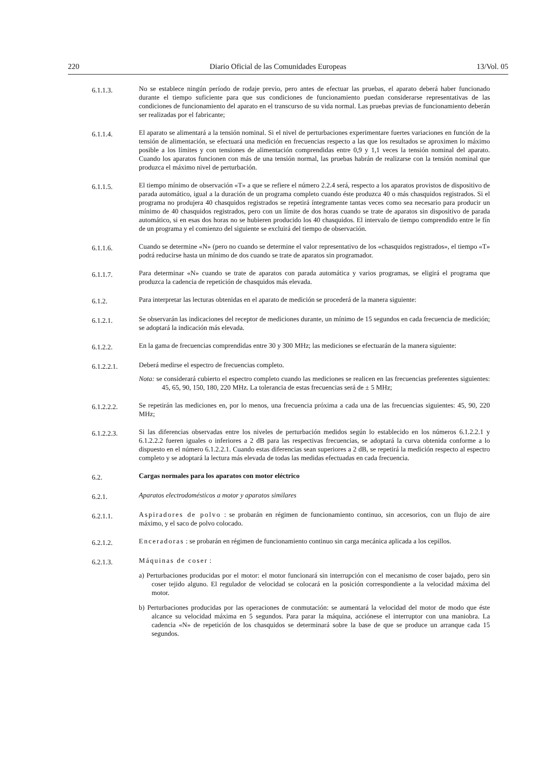220 Diario Oficial de las Comunidades Europeas 13/Vol. 05
6.1.1.3.
No se establece ningún período de rodaje previo, pero antes de efectuar las pruebas, el aparato deberá haber funcionado durante el tiempo suficiente para que sus condiciones de funcionamiento puedan considerarse representativas de las condiciones de funcionamiento del aparato en el transcurso de su vida normal. Las pruebas previas de funcionamiento deberán ser realizadas por el fabricante;
6.1.1.4.
El aparato se alimentará a la tensión nominal. Si el nivel de perturbaciones experimentare fuertes variaciones en función de la tensión de alimentación, se efectuará una medición en frecuencias respecto a las que los resultados se aproximen lo máximo posible a los límites y con tensiones de alimentación comprendidas entre 0,9 y 1,1 veces la tensión nominal del aparato. Cuando los aparatos funcionen con más de una tensión normal, las pruebas habrán de realizarse con la tensión nominal que produzca el máximo nivel de perturbación.
6.1.1.5.
El tiempo mínimo de observación «T» a que se refiere el número 2.2.4 será, respecto a los aparatos provistos de dispositivo de parada automático, igual a la duración de un programa completo cuando éste produzca 40 o más chasquidos registrados. Si el programa no produjera 40 chasquidos registrados se repetirá íntegramente tantas veces como sea necesario para producir un mínimo de 40 chasquidos registrados, pero con un límite de dos horas cuando se trate de aparatos sin dispositivo de parada automático, si en esas dos horas no se hubieren producido los 40 chasquidos. El intervalo de tiempo comprendido entre le fín de un programa y el comienzo del siguiente se excluirá del tiempo de observación.
6.1.1.6.
Cuando se determine «N» (pero no cuando se determine el valor representativo de los «chasquidos registrados», el tiempo «T» podrá reducirse hasta un mínimo de dos cuando se trate de aparatos sin programador.
6.1.1.7.
Para determinar «N» cuando se trate de aparatos con parada automática y varios programas, se eligirá el programa que produzca la cadencia de repetición de chasquidos más elevada.
6.1.2.
Para interpretar las lecturas obtenidas en el aparato de medición se procederá de la manera siguiente:
6.1.2.1.
Se observarán las indicaciones del receptor de mediciones durante, un mínimo de 15 segundos en cada frecuencia de medición; se adoptará la indicación más elevada.
6.1.2.2.
En la gama de frecuencias comprendidas entre 30 y 300 MHz; las mediciones se efectuarán de la manera siguiente:
6.1.2.2.1.
Deberá medirse el espectro de frecuencias completo.
Nota: se considerará cubierto el espectro completo cuando las mediciones se realicen en las frecuencias preferentes siguientes: 45, 65, 90, 150, 180, 220 MHz. La tolerancia de estas frecuencias será de ± 5 MHz;
6.1.2.2.2.
Se repetirán las mediciones en, por lo menos, una frecuencia próxima a cada una de las frecuencias siguientes: 45, 90, 220 MHz;
6.1.2.2.3.
Si las diferencias observadas entre los niveles de perturbación medidos según lo establecido en los números 6.1.2.2.1 y 6.1.2.2.2 fueren iguales o inferiores a 2 dB para las respectivas frecuencias, se adoptará la curva obtenida conforme a lo dispuesto en el número 6.1.2.2.1. Cuando estas diferencias sean superiores a 2 dB, se repetirá la medición respecto al espectro completo y se adoptará la lectura más elevada de todas las medidas efectuadas en cada frecuencia.
6.2.
Cargas normales para los aparatos con motor eléctrico
6.2.1.
Aparatos electrodomésticos a motor y aparatos similares
6.2.1.1.
Aspiradores de polvo : se probarán en régimen de funcionamiento continuo, sin accesorios, con un flujo de aire máximo, y el saco de polvo colocado.
6.2.1.2.
Enceradoras : se probarán en régimen de funcionamiento continuo sin carga mecánica aplicada a los cepillos.
6.2.1.3.
Máquinas de coser :
a) Perturbaciones producidas por el motor: el motor funcionará sin interrupción con el mecanismo de coser bajado, pero sin coser tejido alguno. El regulador de velocidad se colocará en la posición correspondiente a la velocidad máxima del motor.
b) Perturbaciones producidas por las operaciones de conmutación: se aumentará la velocidad del motor de modo que éste alcance su velocidad máxima en 5 segundos. Para parar la máquina, acciónese el interruptor con una maniobra. La cadencia «N» de repetición de los chasquidos se determinará sobre la base de que se produce un arranque cada 15 segundos.